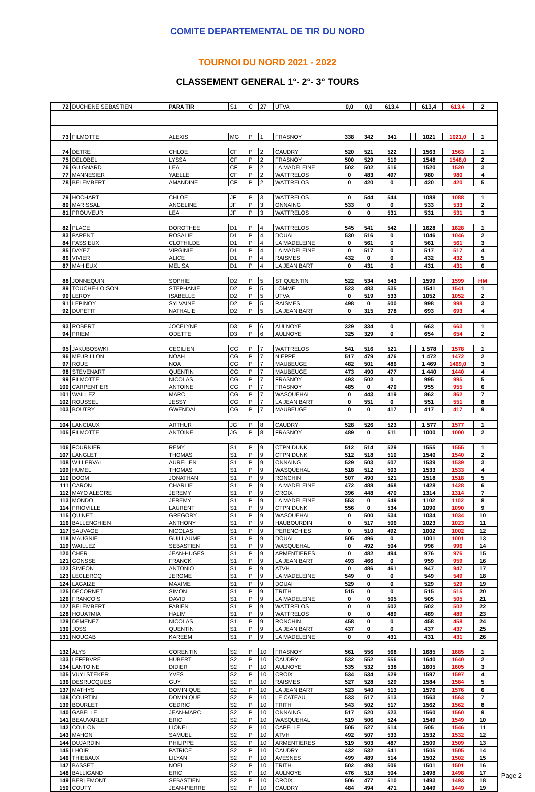COMITE DEPARTEMENTAL DE TIR DU NORD
TOURNOI DU NORD 2021 - 2022
CLASSEMENT GENERAL 1°- 2°- 3° TOURS
| 72 | DUCHENE SEBASTIEN | PARA TIR | S1 | C | 27 | UTVA | 0,0 | 0,0 | 613,4 | | | 613,4 | 613,4 | 2 | |
| 73 | FILMOTTE | ALEXIS | MG | P | 1 | FRASNOY | 338 | 342 | 341 | | | 1021 | 1021,0 | 1 | |
| 74 | DETRE | CHLOE | CF | P | 2 | CAUDRY | 520 | 521 | 522 | | | 1563 | 1563 | 1 | |
| 75 | DELOBEL | LYSSA | CF | P | 2 | FRASNOY | 500 | 529 | 519 | | | 1548 | 1548,0 | 2 | |
| 76 | GUIGNARD | LEA | CF | P | 2 | LA MADELEINE | 502 | 502 | 516 | | | 1520 | 1520 | 3 | |
| 77 | MANNESIER | YAELLE | CF | P | 2 | WATTRELOS | 0 | 483 | 497 | | | 980 | 980 | 4 | |
| 78 | BELEMBERT | AMANDINE | CF | P | 2 | WATTRELOS | 0 | 420 | 0 | | | 420 | 420 | 5 | |
| 79 | HOCHART | CHLOE | JF | P | 3 | WATTRELOS | 0 | 544 | 544 | | | 1088 | 1088 | 1 | |
| 80 | MARISSAL | ANGELINE | JF | P | 3 | ONNAING | 533 | 0 | 0 | | | 533 | 533 | 2 | |
| 81 | PROUVEUR | LEA | JF | P | 3 | WATTRELOS | 0 | 0 | 531 | | | 531 | 531 | 3 | |
| 82 | PLACE | DOROTHEE | D1 | P | 4 | WATTRELOS | 545 | 541 | 542 | | | 1628 | 1628 | 1 | |
| 83 | PARENT | ROSALIE | D1 | P | 4 | DOUAI | 530 | 516 | 0 | | | 1046 | 1046 | 2 | |
| 84 | PASSIEUX | CLOTHILDE | D1 | P | 4 | LA MADELEINE | 0 | 561 | 0 | | | 561 | 561 | 3 | |
| 85 | DAYEZ | VIRGINIE | D1 | P | 4 | LA MADELEINE | 0 | 517 | 0 | | | 517 | 517 | 4 | |
| 86 | VIVIER | ALICE | D1 | P | 4 | RAISMES | 432 | 0 | 0 | | | 432 | 432 | 5 | |
| 87 | MAHIEUX | MELISA | D1 | P | 4 | LA JEAN BART | 0 | 431 | 0 | | | 431 | 431 | 6 | |
| 88 | JONNEQUIN | SOPHIE | D2 | P | 5 | ST QUENTIN | 522 | 534 | 543 | | | 1599 | 1599 | HM | |
| 89 | TOUCHE-LOISON | STEPHANIE | D2 | P | 5 | LOMME | 523 | 483 | 535 | | | 1541 | 1541 | 1 | |
| 90 | LEROY | ISABELLE | D2 | P | 5 | UTVA | 0 | 519 | 533 | | | 1052 | 1052 | 2 | |
| 91 | LEPINOY | SYLVAINE | D2 | P | 5 | RAISMES | 498 | 0 | 500 | | | 998 | 998 | 3 | |
| 92 | DUPETIT | NATHALIE | D2 | P | 5 | LA JEAN BART | 0 | 315 | 378 | | | 693 | 693 | 4 | |
| 93 | ROBERT | JOCELYNE | D3 | P | 6 | AULNOYE | 329 | 334 | 0 | | | 663 | 663 | 1 | |
| 94 | PRIEM | ODETTE | D3 | P | 6 | AULNOYE | 325 | 329 | 0 | | | 654 | 654 | 2 | |
| 95 | JAKUBOSWKI | CECILIEN | CG | P | 7 | WATTRELOS | 541 | 516 | 521 | | | 1 578 | 1578 | 1 | |
| 96 | MEURILLON | NOAH | CG | P | 7 | NIEPPE | 517 | 479 | 476 | | | 1 472 | 1472 | 2 | |
| 97 | ROUE | NOA | CG | P | 7 | MAUBEUGE | 482 | 501 | 486 | | | 1 469 | 1469,0 | 3 | |
| 98 | STEVENART | QUENTIN | CG | P | 7 | MAUBEUGE | 473 | 490 | 477 | | | 1 440 | 1440 | 4 | |
| 99 | FILMOTTE | NICOLAS | CG | P | 7 | FRASNOY | 493 | 502 | 0 | | | 995 | 995 | 5 | |
| 100 | CARPENTIER | ANTOINE | CG | P | 7 | FRASNOY | 485 | 0 | 470 | | | 955 | 955 | 6 | |
| 101 | WAILLEZ | MARC | CG | P | 7 | WASQUEHAL | 0 | 443 | 419 | | | 862 | 862 | 7 | |
| 102 | ROUSSEL | JESSY | CG | P | 7 | LA JEAN BART | 0 | 551 | 0 | | | 551 | 551 | 8 | |
| 103 | BOUTRY | GWENDAL | CG | P | 7 | MAUBEUGE | 0 | 0 | 417 | | | 417 | 417 | 9 | |
| 104 | LANCIAUX | ARTHUR | JG | P | 8 | CAUDRY | 528 | 526 | 523 | | | 1 577 | 1577 | 1 | |
| 105 | FILMOTTE | ANTOINE | JG | P | 8 | FRASNOY | 489 | 0 | 511 | | | 1000 | 1000 | 2 | |
| 106 | FOURNIER | REMY | S1 | P | 9 | CTPN DUNK | 512 | 514 | 529 | | | 1555 | 1555 | 1 | |
| 107 | LANGLET | THOMAS | S1 | P | 9 | CTPN DUNK | 512 | 518 | 510 | | | 1540 | 1540 | 2 | |
| 108 | WILLERVAL | AURELIEN | S1 | P | 9 | ONNAING | 529 | 503 | 507 | | | 1539 | 1539 | 3 | |
| 109 | HUMEL | THOMAS | S1 | P | 9 | WASQUEHAL | 518 | 512 | 503 | | | 1533 | 1533 | 4 | |
| 110 | DOOM | JONATHAN | S1 | P | 9 | RONCHIN | 507 | 490 | 521 | | | 1518 | 1518 | 5 | |
| 111 | CARON | CHARLIE | S1 | P | 9 | LA MADELEINE | 472 | 488 | 468 | | | 1428 | 1428 | 6 | |
| 112 | MAYO ALEGRE | JEREMY | S1 | P | 9 | CROIX | 396 | 448 | 470 | | | 1314 | 1314 | 7 | |
| 113 | MONDO | JEREMY | S1 | P | 9 | LA MADELEINE | 553 | 0 | 549 | | | 1102 | 1102 | 8 | |
| 114 | PRIOVILLE | LAURENT | S1 | P | 9 | CTPN DUNK | 556 | 0 | 534 | | | 1090 | 1090 | 9 | |
| 115 | QUINET | GREGORY | S1 | P | 9 | WASQUEHAL | 0 | 500 | 534 | | | 1034 | 1034 | 10 | |
| 116 | BALLENGHIEN | ANTHONY | S1 | P | 9 | HAUBOURDIN | 0 | 517 | 506 | | | 1023 | 1023 | 11 | |
| 117 | SAUVAGE | NICOLAS | S1 | P | 9 | PERENCHIES | 0 | 510 | 492 | | | 1002 | 1002 | 12 | |
| 118 | MAUGNIE | GUILLAUME | S1 | P | 9 | DOUAI | 505 | 496 | 0 | | | 1001 | 1001 | 13 | |
| 119 | WAILLEZ | SEBASTIEN | S1 | P | 9 | WASQUEHAL | 0 | 492 | 504 | | | 996 | 996 | 14 | |
| 120 | CHER | JEAN-HUGES | S1 | P | 9 | ARMENTIERES | 0 | 482 | 494 | | | 976 | 976 | 15 | |
| 121 | GONSSE | FRANCK | S1 | P | 9 | LA JEAN BART | 493 | 466 | 0 | | | 959 | 959 | 16 | |
| 122 | SIMEON | ANTONIO | S1 | P | 9 | ATVH | 0 | 486 | 461 | | | 947 | 947 | 17 | |
| 123 | LECLERCQ | JEROME | S1 | P | 9 | LA MADELEINE | 549 | 0 | 0 | | | 549 | 549 | 18 | |
| 124 | LAGAIZE | MAXIME | S1 | P | 9 | DOUAI | 529 | 0 | 0 | | | 529 | 529 | 19 | |
| 125 | DECORNET | SIMON | S1 | P | 9 | TRITH | 515 | 0 | 0 | | | 515 | 515 | 20 | |
| 126 | FRANCOIS | DAVID | S1 | P | 9 | LA MADELEINE | 0 | 0 | 505 | | | 505 | 505 | 21 | |
| 127 | BELEMBERT | FABIEN | S1 | P | 9 | WATTRELOS | 0 | 0 | 502 | | | 502 | 502 | 22 | |
| 128 | HOUATMIA | HALIM | S1 | P | 9 | WATTRELOS | 0 | 0 | 489 | | | 489 | 489 | 23 | |
| 129 | DEMENEZ | NICOLAS | S1 | P | 9 | RONCHIN | 458 | 0 | 0 | | | 458 | 458 | 24 | |
| 130 | JOSS | QUENTIN | S1 | P | 9 | LA JEAN BART | 437 | 0 | 0 | | | 437 | 437 | 25 | |
| 131 | NOUGAB | KAREEM | S1 | P | 9 | LA MADELEINE | 0 | 0 | 431 | | | 431 | 431 | 26 | |
| 132 | ALYS | CORENTIN | S2 | P | 10 | FRASNOY | 561 | 556 | 568 | | | 1685 | 1685 | 1 | |
| 133 | LEFEBVRE | HUBERT | S2 | P | 10 | CAUDRY | 532 | 552 | 556 | | | 1640 | 1640 | 2 | |
| 134 | LANTOINE | DIDIER | S2 | P | 10 | AULNOYE | 535 | 532 | 538 | | | 1605 | 1605 | 3 | |
| 135 | VUYLSTEKER | YVES | S2 | P | 10 | CROIX | 534 | 534 | 529 | | | 1597 | 1597 | 4 | |
| 136 | DESRUCQUES | GUY | S2 | P | 10 | RAISMES | 527 | 528 | 529 | | | 1584 | 1584 | 5 | |
| 137 | MATHYS | DOMINIQUE | S2 | P | 10 | LA JEAN BART | 523 | 540 | 513 | | | 1576 | 1576 | 6 | |
| 138 | COURTIN | DOMINIQUE | S2 | P | 10 | LE CATEAU | 533 | 517 | 513 | | | 1563 | 1563 | 7 | |
| 139 | BOURLET | CEDRIC | S2 | P | 10 | TRITH | 543 | 502 | 517 | | | 1562 | 1562 | 8 | |
| 140 | GABELLE | JEAN-MARC | S2 | P | 10 | ONNAING | 517 | 520 | 523 | | | 1560 | 1560 | 9 | |
| 141 | BEAUVARLET | ERIC | S2 | P | 10 | WASQUEHAL | 519 | 506 | 524 | | | 1549 | 1549 | 10 | |
| 142 | COULON | LIONEL | S2 | P | 10 | CAPELLE | 505 | 527 | 514 | | | 505 | 1546 | 11 | |
| 143 | MAHON | SAMUEL | S2 | P | 10 | ATVH | 492 | 507 | 533 | | | 1532 | 1532 | 12 | |
| 144 | DUJARDIN | PHILIPPE | S2 | P | 10 | ARMENTIERES | 519 | 503 | 487 | | | 1509 | 1509 | 13 | |
| 145 | LHOIR | PATRICE | S2 | P | 10 | CAUDRY | 432 | 532 | 541 | | | 1505 | 1505 | 14 | |
| 146 | THIEBAUX | LILYAN | S2 | P | 10 | AVESNES | 499 | 489 | 514 | | | 1502 | 1502 | 15 | |
| 147 | BASSET | NOEL | S2 | P | 10 | TRITH | 502 | 493 | 506 | | | 1501 | 1501 | 16 | |
| 148 | BALLIGAND | ERIC | S2 | P | 10 | AULNOYE | 476 | 518 | 504 | | | 1498 | 1498 | 17 | |
| 149 | BERLEMONT | SEBASTIEN | S2 | P | 10 | CROIX | 506 | 477 | 510 | | | 1493 | 1493 | 18 | |
| 150 | COUTY | JEAN-PIERRE | S2 | P | 10 | CAUDRY | 484 | 494 | 471 | | | 1449 | 1449 | 19 | |
Page 2